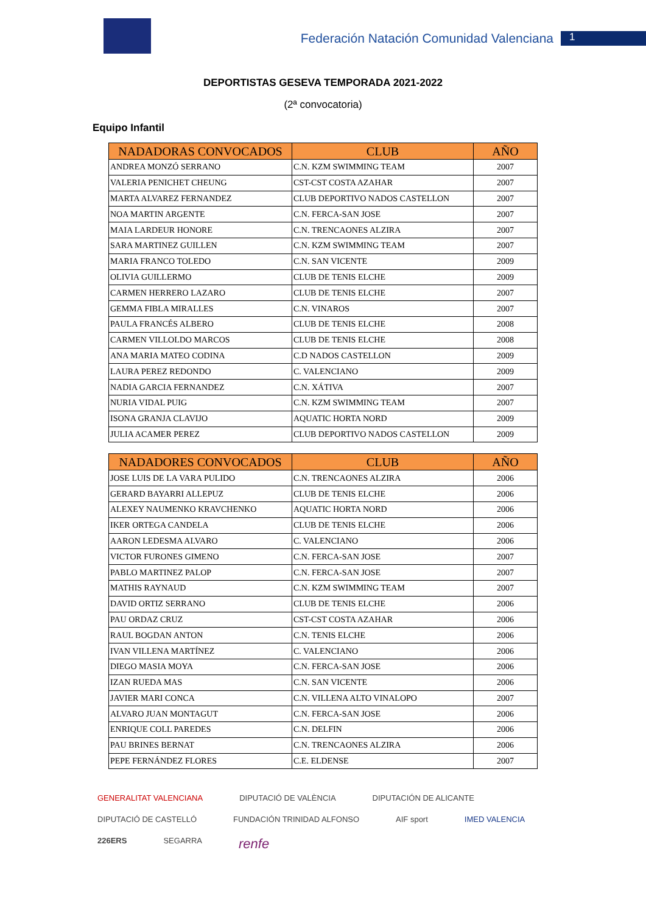Federación Natación Comunidad Valenciana 1
DEPORTISTAS GESEVA TEMPORADA 2021-2022
(2ª convocatoria)
Equipo Infantil
| NADADORAS CONVOCADOS | CLUB | AÑO |
| --- | --- | --- |
| ANDREA MONZÓ SERRANO | C.N. KZM SWIMMING TEAM | 2007 |
| VALERIA PENICHET CHEUNG | CST-CST COSTA AZAHAR | 2007 |
| MARTA ALVAREZ FERNANDEZ | CLUB DEPORTIVO NADOS CASTELLON | 2007 |
| NOA MARTIN ARGENTE | C.N. FERCA-SAN JOSE | 2007 |
| MAIA LARDEUR HONORE | C.N. TRENCAONES ALZIRA | 2007 |
| SARA MARTINEZ GUILLEN | C.N. KZM SWIMMING TEAM | 2007 |
| MARIA FRANCO TOLEDO | C.N. SAN VICENTE | 2009 |
| OLIVIA GUILLERMO | CLUB DE TENIS ELCHE | 2009 |
| CARMEN HERRERO LAZARO | CLUB DE TENIS ELCHE | 2007 |
| GEMMA FIBLA MIRALLES | C.N. VINAROS | 2007 |
| PAULA FRANCÉS ALBERO | CLUB DE TENIS ELCHE | 2008 |
| CARMEN VILLOLDO MARCOS | CLUB DE TENIS ELCHE | 2008 |
| ANA MARIA MATEO CODINA | C.D NADOS CASTELLON | 2009 |
| LAURA PEREZ REDONDO | C. VALENCIANO | 2009 |
| NADIA GARCIA FERNANDEZ | C.N. XÁTIVA | 2007 |
| NURIA VIDAL PUIG | C.N. KZM SWIMMING TEAM | 2007 |
| ISONA GRANJA CLAVIJO | AQUATIC HORTA NORD | 2009 |
| JULIA ACAMER PEREZ | CLUB DEPORTIVO NADOS CASTELLON | 2009 |
| NADADORES CONVOCADOS | CLUB | AÑO |
| --- | --- | --- |
| JOSE LUIS DE LA VARA PULIDO | C.N. TRENCAONES ALZIRA | 2006 |
| GERARD BAYARRI ALLEPUZ | CLUB DE TENIS ELCHE | 2006 |
| ALEXEY NAUMENKO KRAVCHENKO | AQUATIC HORTA NORD | 2006 |
| IKER ORTEGA CANDELA | CLUB DE TENIS ELCHE | 2006 |
| AARON LEDESMA ALVARO | C. VALENCIANO | 2006 |
| VICTOR FURONES GIMENO | C.N. FERCA-SAN JOSE | 2007 |
| PABLO MARTINEZ PALOP | C.N. FERCA-SAN JOSE | 2007 |
| MATHIS RAYNAUD | C.N. KZM SWIMMING TEAM | 2007 |
| DAVID ORTIZ SERRANO | CLUB DE TENIS ELCHE | 2006 |
| PAU ORDAZ CRUZ | CST-CST COSTA AZAHAR | 2006 |
| RAUL BOGDAN ANTON | C.N. TENIS ELCHE | 2006 |
| IVAN VILLENA MARTÍNEZ | C. VALENCIANO | 2006 |
| DIEGO MASIA MOYA | C.N. FERCA-SAN JOSE | 2006 |
| IZAN RUEDA MAS | C.N. SAN VICENTE | 2006 |
| JAVIER MARI CONCA | C.N. VILLENA ALTO VINALOPO | 2007 |
| ALVARO JUAN MONTAGUT | C.N. FERCA-SAN JOSE | 2006 |
| ENRIQUE COLL PAREDES | C.N. DELFIN | 2006 |
| PAU BRINES BERNAT | C.N. TRENCAONES ALZIRA | 2006 |
| PEPE FERNÁNDEZ FLORES | C.E. ELDENSE | 2007 |
GENERALITAT VALENCIANA DIPUTACIÓ DE VALÈNCIA DIPUTACIÓN DE ALICANTE DIPUTACIÓ DE CASTELLÓ FUNDACIÓN TRINIDAD ALFONSO AIF sport IMED VALENCIA 226ERS SEGARRA renfe